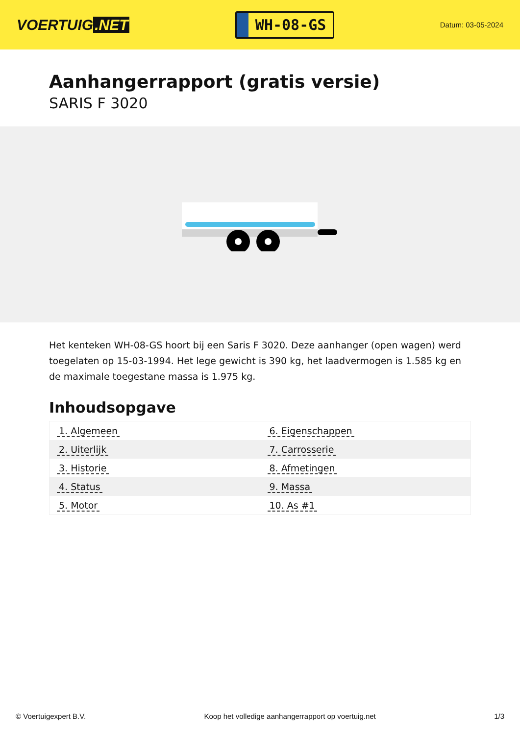VOERTUIG.NET
WH-08-GS
Datum: 03-05-2024
Aanhangerrapport (gratis versie)
SARIS F 3020
Het kenteken WH-08-GS hoort bij een Saris F 3020. Deze aanhanger (open wagen) werd toegelaten op 15-03-1994. Het lege gewicht is 390 kg, het laadvermogen is 1.585 kg en de maximale toegestane massa is 1.975 kg.
Inhoudsopgave
| 1. Algemeen | 6. Eigenschappen |
| 2. Uiterlijk | 7. Carrosserie |
| 3. Historie | 8. Afmetingen |
| 4. Status | 9. Massa |
| 5. Motor | 10. As #1 |
© Voertuigexpert B.V. Koop het volledige aanhangerrapport op voertuig.net 1/3